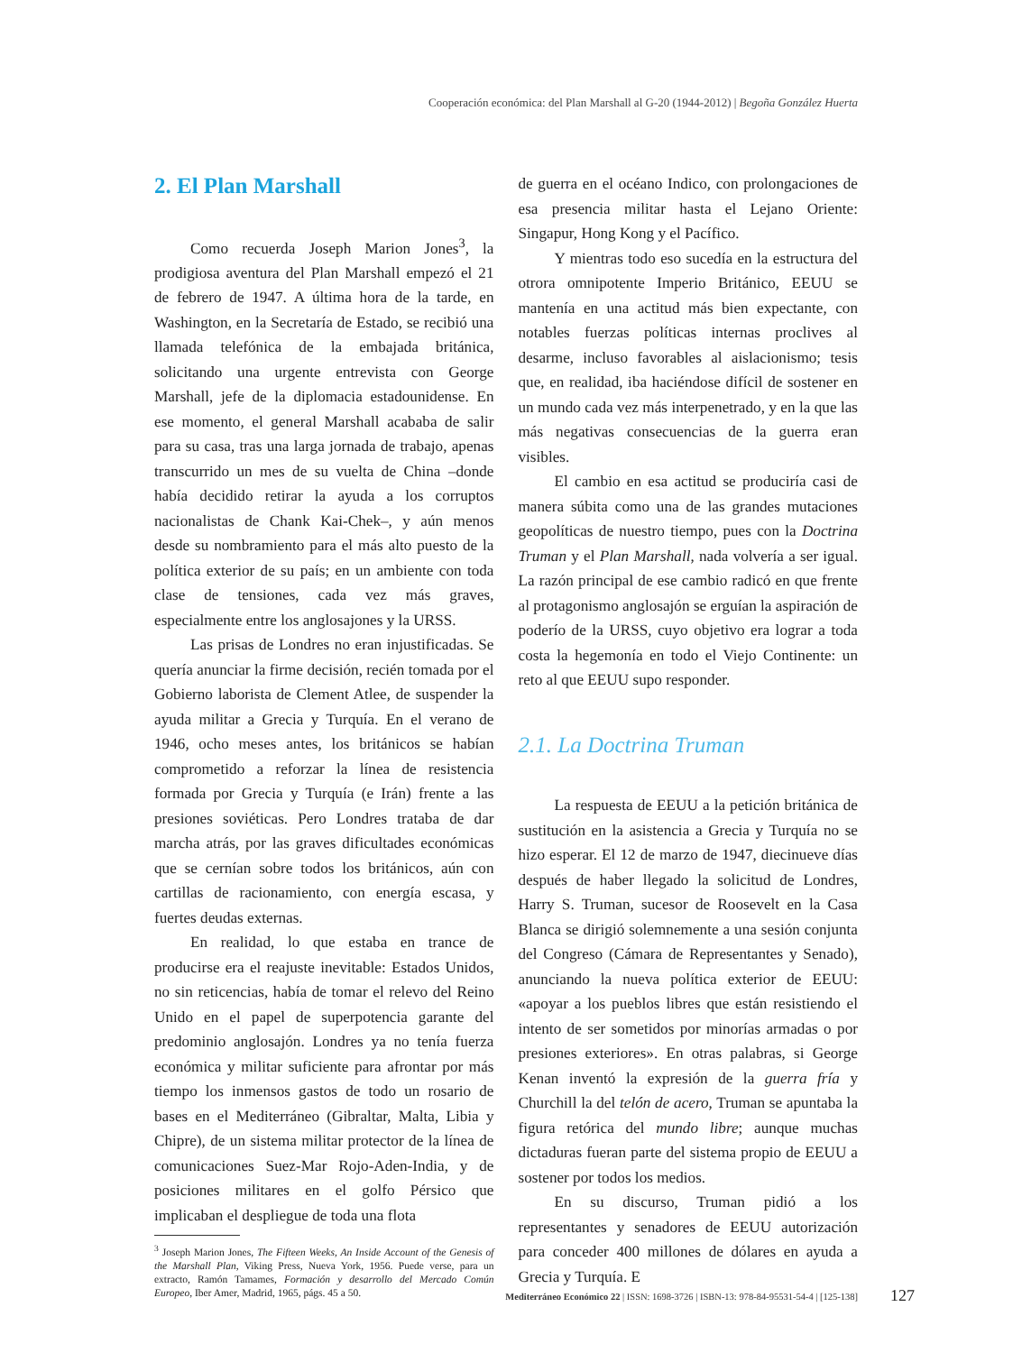Cooperación económica: del Plan Marshall al G-20 (1944-2012) | Begoña González Huerta
2. El Plan Marshall
Como recuerda Joseph Marion Jones<sup>3</sup>, la prodigiosa aventura del Plan Marshall empezó el 21 de febrero de 1947. A última hora de la tarde, en Washington, en la Secretaría de Estado, se recibió una llamada telefónica de la embajada británica, solicitando una urgente entrevista con George Marshall, jefe de la diplomacia estadounidense. En ese momento, el general Marshall acababa de salir para su casa, tras una larga jornada de trabajo, apenas transcurrido un mes de su vuelta de China –donde había decidido retirar la ayuda a los corruptos nacionalistas de Chank Kai-Chek–, y aún menos desde su nombramiento para el más alto puesto de la política exterior de su país; en un ambiente con toda clase de tensiones, cada vez más graves, especialmente entre los anglosajones y la URSS.
Las prisas de Londres no eran injustificadas. Se quería anunciar la firme decisión, recién tomada por el Gobierno laborista de Clement Atlee, de suspender la ayuda militar a Grecia y Turquía. En el verano de 1946, ocho meses antes, los británicos se habían comprometido a reforzar la línea de resistencia formada por Grecia y Turquía (e Irán) frente a las presiones soviéticas. Pero Londres trataba de dar marcha atrás, por las graves dificultades económicas que se cernían sobre todos los británicos, aún con cartillas de racionamiento, con energía escasa, y fuertes deudas externas.
En realidad, lo que estaba en trance de producirse era el reajuste inevitable: Estados Unidos, no sin reticencias, había de tomar el relevo del Reino Unido en el papel de superpotencia garante del predominio anglosajón. Londres ya no tenía fuerza económica y militar suficiente para afrontar por más tiempo los inmensos gastos de todo un rosario de bases en el Mediterráneo (Gibraltar, Malta, Libia y Chipre), de un sistema militar protector de la línea de comunicaciones Suez-Mar Rojo-Aden-India, y de posiciones militares en el golfo Pérsico que implicaban el despliegue de toda una flota
<sup>3</sup> Joseph Marion Jones, The Fifteen Weeks, An Inside Account of the Genesis of the Marshall Plan, Viking Press, Nueva York, 1956. Puede verse, para un extracto, Ramón Tamames, Formación y desarrollo del Mercado Común Europeo, Iber Amer, Madrid, 1965, págs. 45 a 50.
de guerra en el océano Indico, con prolongaciones de esa presencia militar hasta el Lejano Oriente: Singapur, Hong Kong y el Pacífico.
Y mientras todo eso sucedía en la estructura del otrora omnipotente Imperio Británico, EEUU se mantenía en una actitud más bien expectante, con notables fuerzas políticas internas proclives al desarme, incluso favorables al aislacionismo; tesis que, en realidad, iba haciéndose difícil de sostener en un mundo cada vez más interpenetrado, y en la que las más negativas consecuencias de la guerra eran visibles.
El cambio en esa actitud se produciría casi de manera súbita como una de las grandes mutaciones geopolíticas de nuestro tiempo, pues con la Doctrina Truman y el Plan Marshall, nada volvería a ser igual. La razón principal de ese cambio radicó en que frente al protagonismo anglosajón se erguían la aspiración de poderío de la URSS, cuyo objetivo era lograr a toda costa la hegemonía en todo el Viejo Continente: un reto al que EEUU supo responder.
2.1. La Doctrina Truman
La respuesta de EEUU a la petición británica de sustitución en la asistencia a Grecia y Turquía no se hizo esperar. El 12 de marzo de 1947, diecinueve días después de haber llegado la solicitud de Londres, Harry S. Truman, sucesor de Roosevelt en la Casa Blanca se dirigió solemnemente a una sesión conjunta del Congreso (Cámara de Representantes y Senado), anunciando la nueva política exterior de EEUU: «apoyar a los pueblos libres que están resistiendo el intento de ser sometidos por minorías armadas o por presiones exteriores». En otras palabras, si George Kenan inventó la expresión de la guerra fría y Churchill la del telón de acero, Truman se apuntaba la figura retórica del mundo libre; aunque muchas dictaduras fueran parte del sistema propio de EEUU a sostener por todos los medios.
En su discurso, Truman pidió a los representantes y senadores de EEUU autorización para conceder 400 millones de dólares en ayuda a Grecia y Turquía. E
Mediterráneo Económico 22 | ISSN: 1698-3726 | ISBN-13: 978-84-95531-54-4 | [125-138]
127